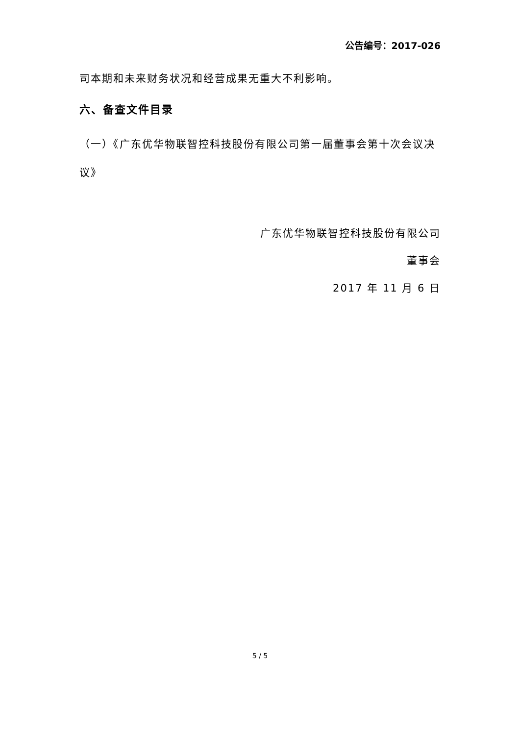公告编号：2017-026
司本期和未来财务状况和经营成果无重大不利影响。
六、备查文件目录
（一）《广东优华物联智控科技股份有限公司第一届董事会第十次会议决议》
广东优华物联智控科技股份有限公司
董事会
2017 年 11 月 6 日
5 / 5